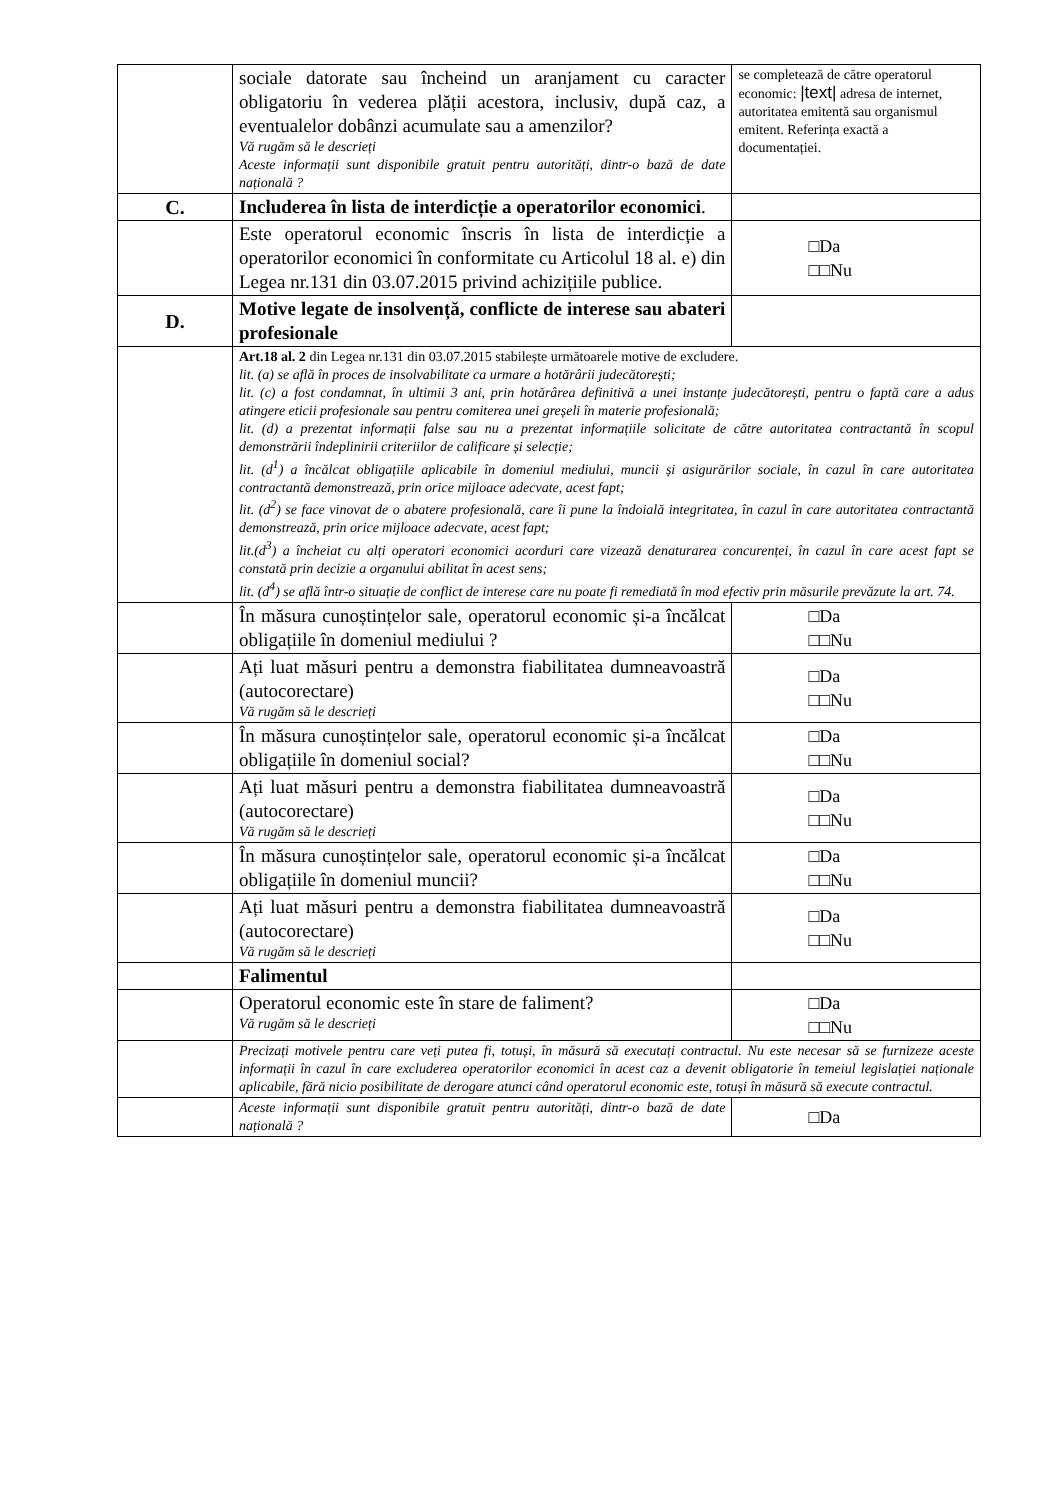| | sociale datorate sau încheind un aranjament cu caracter obligatoriu în vederea plății acestora, inclusiv, după caz, a eventualelor dobânzi acumulate sau a amenzilor? Vă rugăm să le descrieți Aceste informații sunt disponibile gratuit pentru autorități, dintr-o bază de date națională ? | se completează de către operatorul economic: /text/ adresa de internet, autoritatea emitentă sau organismul emitent. Referința exactă a documentației. |
| C. | Includerea în lista de interdicție a operatorilor economici . | |
| | Este operatorul economic înscris în lista de interdicție a operatorilor economici în conformitate cu Articolul 18 al. e) din Legea nr.131 din 03.07.2015 privind achizițiile publice. | □Da □□Nu |
| D. | Motive legate de insolvență, conflicte de interese sau abateri profesionale | |
| | Art.18 al. 2 din Legea nr.131 din 03.07.2015 stabilește următoarele motive de excludere. lit. (a) se află în proces de insolvabilitate ca urmare a hotărârii judecătorești; lit. (c) a fost condamnat, în ultimii 3 ani, prin hotărârea definitivă a unei instanțe judecătorești, pentru o faptă care a adus atingere eticii profesionale sau pentru comiterea unei greșeli în materie profesională; lit. (d) a prezentat informații false sau nu a prezentat informațiile solicitate de către autoritatea contractantă în scopul demonstrării îndeplinirii criteriilor de calificare și selecție; lit. (d<sup>1</sup>) a încălcat obligațiile aplicabile în domeniul mediului, muncii și asigurărilor sociale, în cazul în care autoritatea contractantă demonstrează, prin orice mijloace adecvate, acest fapt; lit. (d<sup>2</sup>) se face vinovat de o abatere profesională, care îi pune la îndoială integritatea, în cazul în care autoritatea contractantă demonstrează, prin orice mijloace adecvate, acest fapt; lit.(d<sup>3</sup>) a încheiat cu alți operatori economici acorduri care vizează denaturarea concurenței, în cazul în care acest fapt se constată prin decizie a organului abilitat în acest sens; lit. (d<sup>4</sup>) se află într-o situație de conflict de interese care nu poate fi remediată în mod efectiv prin măsurile prevăzute la art. 74. | |
| | În măsura cunoștințelor sale, operatorul economic și-a încălcat obligațiile în domeniul mediului ? | □Da □□Nu |
| | Ați luat măsuri pentru a demonstra fiabilitatea dumneavoastră (autocorectare) Vă rugăm să le descrieți | □Da □□Nu |
| | În măsura cunoștințelor sale, operatorul economic și-a încălcat obligațiile în domeniul social? | □Da □□Nu |
| | Ați luat măsuri pentru a demonstra fiabilitatea dumneavoastră (autocorectare) Vă rugăm să le descrieți | □Da □□Nu |
| | În măsura cunoștințelor sale, operatorul economic și-a încălcat obligațiile în domeniul muncii? | □Da □□Nu |
| | Ați luat măsuri pentru a demonstra fiabilitatea dumneavoastră (autocorectare) Vă rugăm să le descrieți | □Da □□Nu |
| | Falimentul | |
| | Operatorul economic este în stare de faliment? Vă rugăm să le descrieți | □Da □□Nu |
| | Precizați motivele pentru care veți putea fi, totuși, în măsură să executați contractul. Nu este necesar să se furnizeze aceste informații în cazul în care excluderea operatorilor economici în acest caz a devenit obligatorie în temeiul legislației naționale aplicabile, fără nicio posibilitate de derogare atunci când operatorul economic este, totuși în măsură să execute contractul. | |
| | Aceste informații sunt disponibile gratuit pentru autorități, dintr-o bază de date națională ? | □Da |